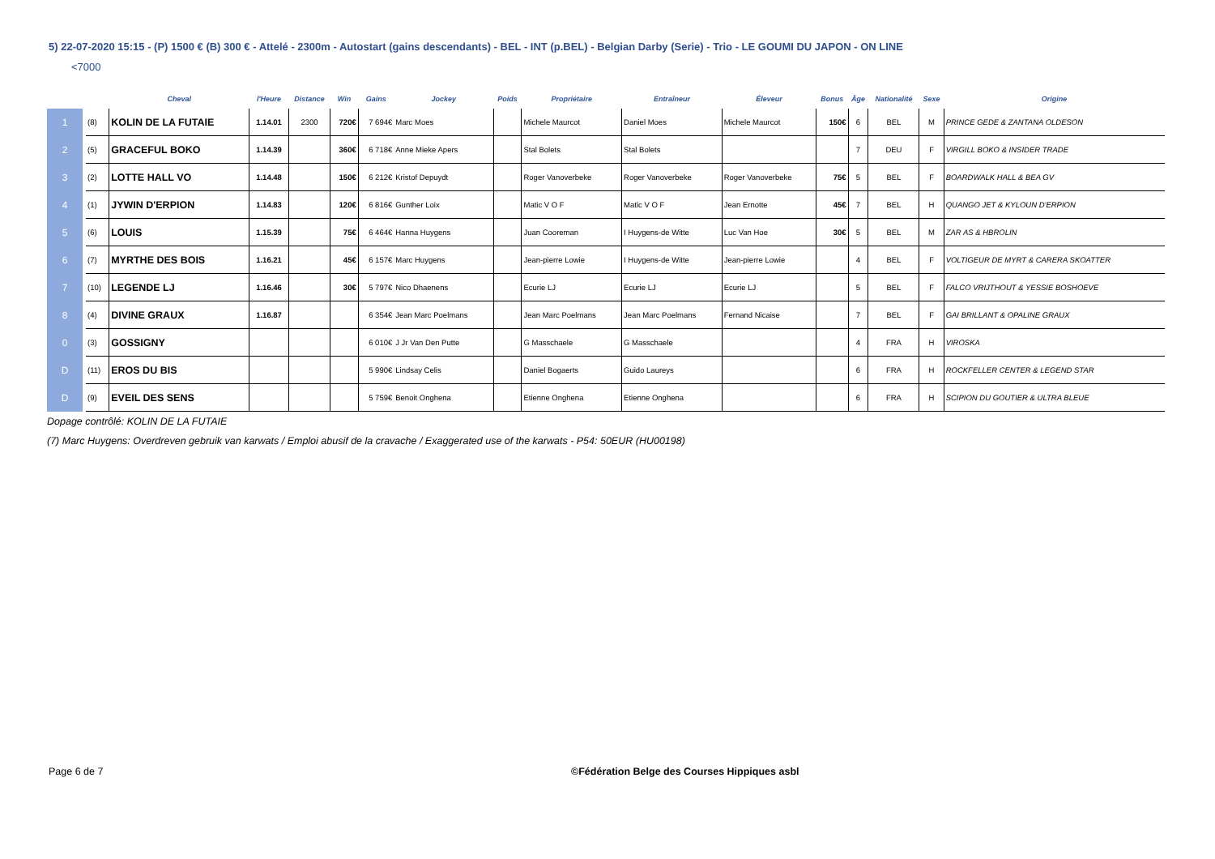5) 22-07-2020 15:15 - (P) 1500 € (B) 300 € - Attelé - 2300m - Autostart (gains descendants) - BEL - INT (p.BEL) - Belgian Darby (Serie) - Trio - LE GOUMI DU JAPON - ON LINE
<7000
| | | Cheval | l'Heure | Distance | Win | Gains | Jockey | Poids | Propriétaire | Entraîneur | Éleveur | Bonus | Âge | Nationalité | Sexe | Origine |
| --- | --- | --- | --- | --- | --- | --- | --- | --- | --- | --- | --- | --- | --- | --- | --- | --- |
| 1 | (8) | KOLIN DE LA FUTAIE | 1.14.01 | 2300 | 720€ | 7 694€ | Marc Moes | | Michele Maurcot | Daniel Moes | Michele Maurcot | 150€ | 6 | BEL | M | PRINCE GEDE & ZANTANA OLDESON |
| 2 | (5) | GRACEFUL BOKO | 1.14.39 | | 360€ | 6 718€ | Anne Mieke Apers | | Stal Bolets | Stal Bolets | | | 7 | DEU | F | VIRGILL BOKO & INSIDER TRADE |
| 3 | (2) | LOTTE HALL VO | 1.14.48 | | 150€ | 6 212€ | Kristof Depuydt | | Roger Vanoverbeke | Roger Vanoverbeke | Roger Vanoverbeke | 75€ | 5 | BEL | F | BOARDWALK HALL & BEA GV |
| 4 | (1) | JYWIN D'ERPION | 1.14.83 | | 120€ | 6 816€ | Gunther Loix | | Matic V O F | Matic V O F | Jean Ernotte | 45€ | 7 | BEL | H | QUANGO JET & KYLOUN D'ERPION |
| 5 | (6) | LOUIS | 1.15.39 | | 75€ | 6 464€ | Hanna Huygens | | Juan Cooreman | I Huygens-de Witte | Luc Van Hoe | 30€ | 5 | BEL | M | ZAR AS & HBROLIN |
| 6 | (7) | MYRTHE DES BOIS | 1.16.21 | | 45€ | 6 157€ | Marc Huygens | | Jean-pierre Lowie | I Huygens-de Witte | Jean-pierre Lowie | | 4 | BEL | F | VOLTIGEUR DE MYRT & CARERA SKOATTER |
| 7 | (10) | LEGENDE LJ | 1.16.46 | | 30€ | 5 797€ | Nico Dhaenens | | Ecurie LJ | Ecurie LJ | Ecurie LJ | | 5 | BEL | F | FALCO VRIJTHOUT & YESSIE BOSHOEVE |
| 8 | (4) | DIVINE GRAUX | 1.16.87 | | | 6 354€ | Jean Marc Poelmans | | Jean Marc Poelmans | Jean Marc Poelmans | Fernand Nicaise | | 7 | BEL | F | GAI BRILLANT & OPALINE GRAUX |
| 0 | (3) | GOSSIGNY | | | | 6 010€ | J Jr Van Den Putte | | G Masschaele | G Masschaele | | | 4 | FRA | H | VIROSKA |
| D | (11) | EROS DU BIS | | | | 5 990€ | Lindsay Celis | | Daniel Bogaerts | Guido Laureys | | | 6 | FRA | H | ROCKFELLER CENTER & LEGEND STAR |
| D | (9) | EVEIL DES SENS | | | | 5 759€ | Benoit Onghena | | Etienne Onghena | Etienne Onghena | | | 6 | FRA | H | SCIPION DU GOUTIER & ULTRA BLEUE |
Dopage contrôlé: KOLIN DE LA FUTAIE
(7) Marc Huygens: Overdreven gebruik van karwats / Emploi abusif de la cravache / Exaggerated use of the karwats - P54: 50EUR (HU00198)
Page 6 de 7
©Fédération Belge des Courses Hippiques asbl